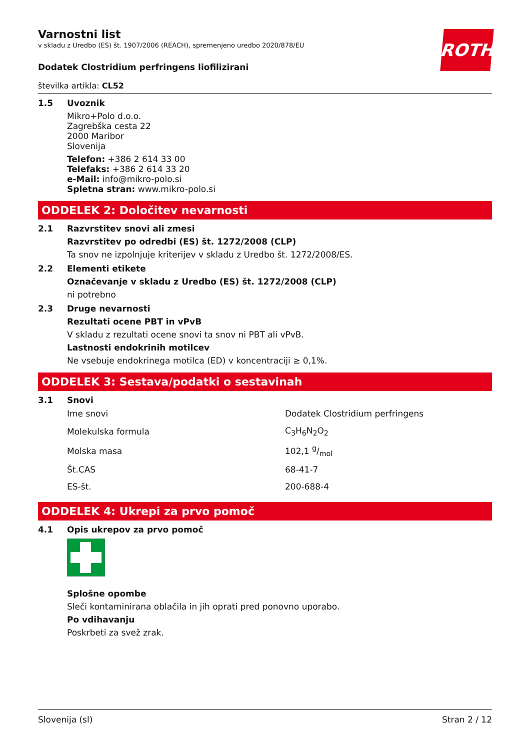ROTH
Varnostni list
v skladu z Uredbo (ES) št. 1907/2006 (REACH), spremenjeno uredbo 2020/878/EU
Dodatek Clostridium perfringens liofilizirani
številka artikla: CL52
1.5 Uvoznik
Mikro+Polo d.o.o.
Zagrebška cesta 22
2000 Maribor
Slovenija
Telefon: +386 2 614 33 00
Telefaks: +386 2 614 33 20
e-Mail: info@mikro-polo.si
Spletna stran: www.mikro-polo.si
ODDELEK 2: Določitev nevarnosti
2.1 Razvrstitev snovi ali zmesi
Razvrstitev po odredbi (ES) št. 1272/2008 (CLP)
Ta snov ne izpolnjuje kriterijev v skladu z Uredbo št. 1272/2008/ES.
2.2 Elementi etikete
Označevanje v skladu z Uredbo (ES) št. 1272/2008 (CLP)
ni potrebno
2.3 Druge nevarnosti
Rezultati ocene PBT in vPvB
V skladu z rezultati ocene snovi ta snov ni PBT ali vPvB.
Lastnosti endokrinih motilcev
Ne vsebuje endokrinega motilca (ED) v koncentraciji ≥ 0,1%.
ODDELEK 3: Sestava/podatki o sestavinah
3.1 Snovi
| Ime snovi | Dodatek Clostridium perfringens |
| Molekulska formula | C<sub>3</sub>H<sub>6</sub>N<sub>2</sub>O<sub>2</sub> |
| Molska masa | 102,1 g/mol |
| Št.CAS | 68-41-7 |
| ES-št. | 200-688-4 |
ODDELEK 4: Ukrepi za prvo pomoč
4.1 Opis ukrepov za prvo pomoč
Splošne opombe
Sleči kontaminirana oblačila in jih oprati pred ponovno uporabo.
Po vdihavanju
Poskrbeti za svež zrak.
Slovenija (sl) Stran 2 / 12